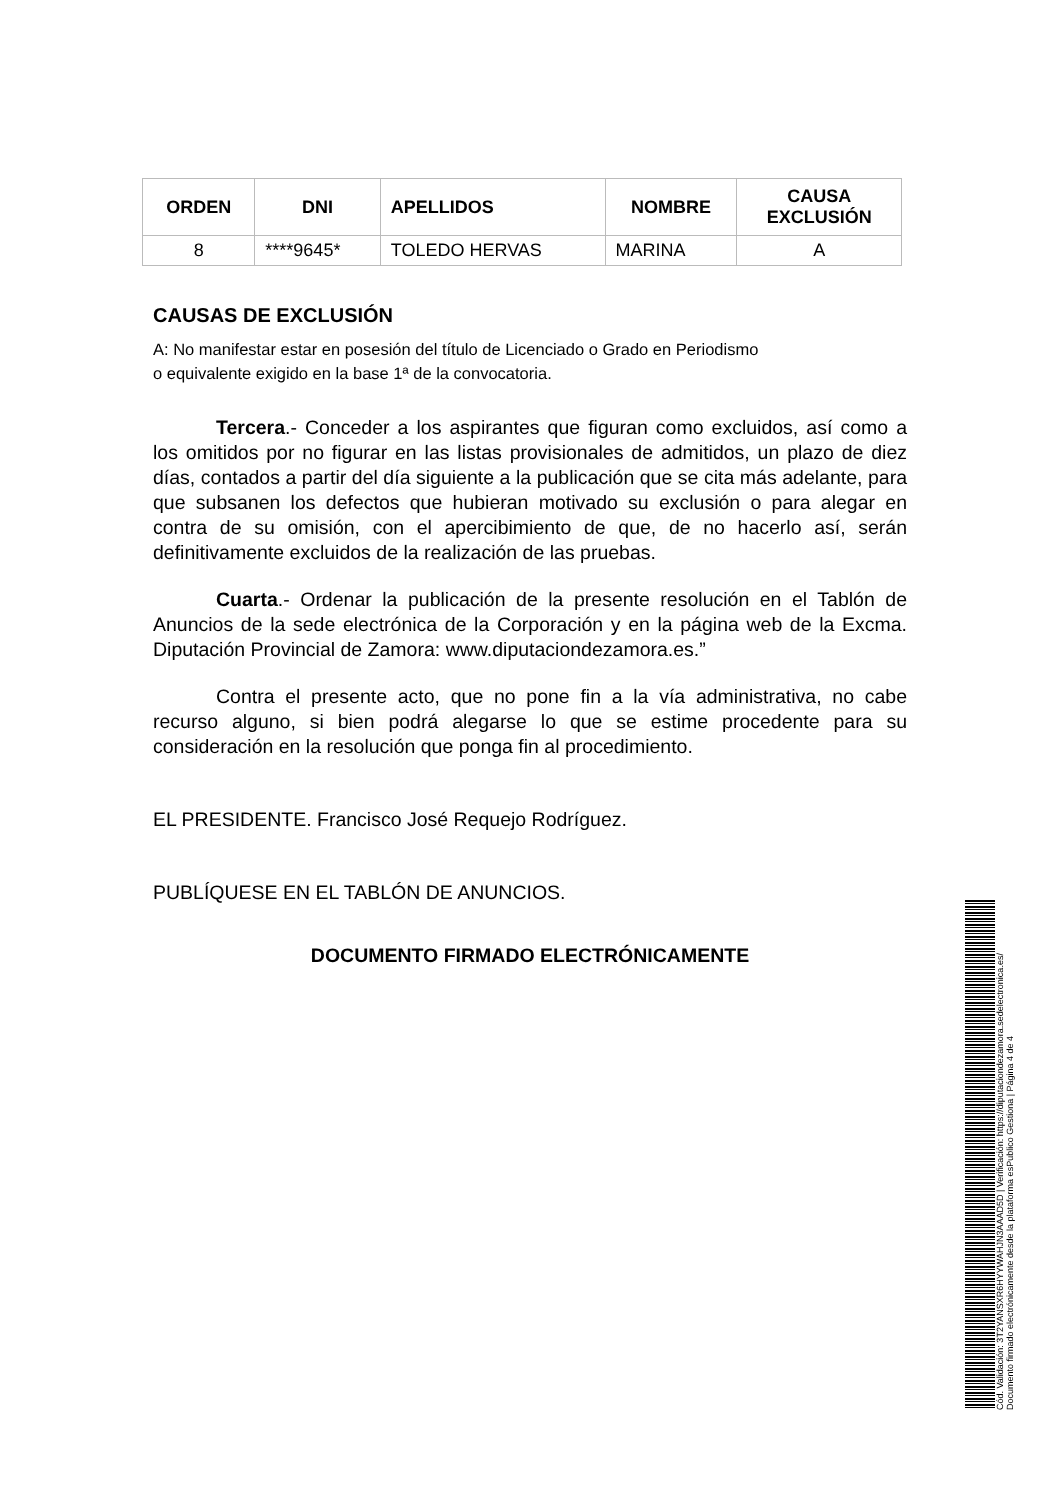| ORDEN | DNI | APELLIDOS | NOMBRE | CAUSA EXCLUSIÓN |
| --- | --- | --- | --- | --- |
| 8 | ****9645* | TOLEDO HERVAS | MARINA | A |
CAUSAS DE EXCLUSIÓN
A: No manifestar estar en posesión del título de Licenciado o Grado en Periodismo
o equivalente exigido en la base 1ª de la convocatoria.
Tercera.- Conceder a los aspirantes que figuran como excluidos, así como a los omitidos por no figurar en las listas provisionales de admitidos, un plazo de diez días, contados a partir del día siguiente a la publicación que se cita más adelante, para que subsanen los defectos que hubieran motivado su exclusión o para alegar en contra de su omisión, con el apercibimiento de que, de no hacerlo así, serán definitivamente excluidos de la realización de las pruebas.
Cuarta.- Ordenar la publicación de la presente resolución en el Tablón de Anuncios de la sede electrónica de la Corporación y en la página web de la Excma. Diputación Provincial de Zamora: www.diputaciondezamora.es.”
Contra el presente acto, que no pone fin a la vía administrativa, no cabe recurso alguno, si bien podrá alegarse lo que se estime procedente para su consideración en la resolución que ponga fin al procedimiento.
EL PRESIDENTE. Francisco José Requejo Rodríguez.
PUBLÍQUESE EN EL TABLÓN DE ANUNCIOS.
DOCUMENTO FIRMADO ELECTRÓNICAMENTE
Cód. Validación: 3T2YANSXR6HYYWAHJN3AAAD5D | Verificación: https://diputaciondezamora.sedelectronica.es/
Documento firmado electrónicamente desde la plataforma esPublico Gestiona | Página 4 de 4